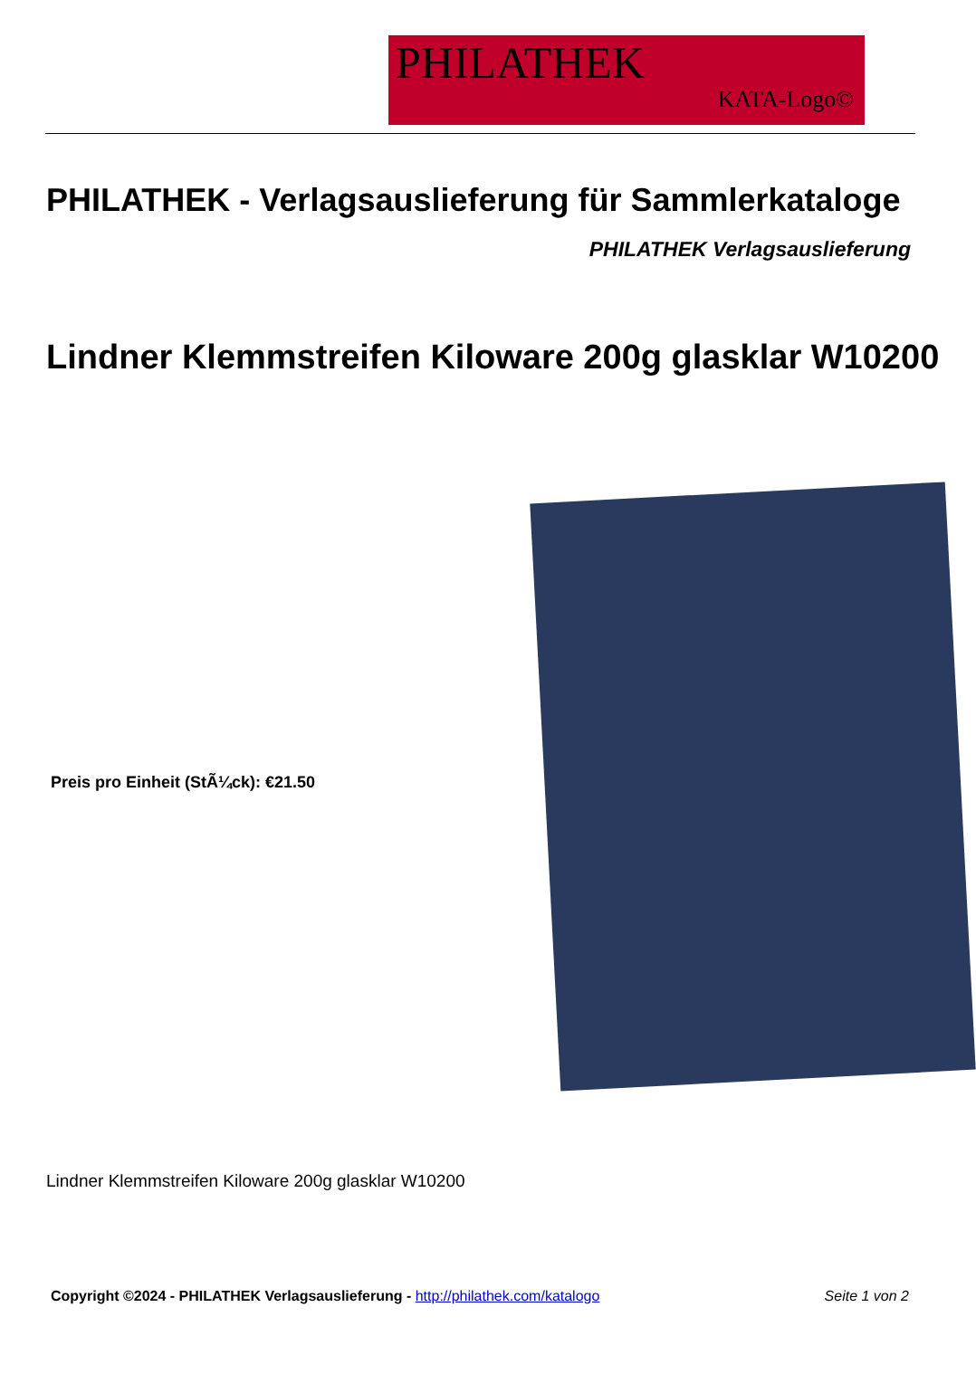PHILATHEK
KATA-Logo©
PHILATHEK - Verlagsauslieferung für Sammlerkataloge
PHILATHEK Verlagsauslieferung
Lindner Klemmstreifen Kiloware 200g glasklar W10200
Preis pro Einheit (StÃ¼ck): €21.50
Lindner Klemmstreifen Kiloware 200g glasklar W10200
Copyright ©2024 - PHILATHEK Verlagsauslieferung - http://philathek.com/katalogo Seite 1 von 2